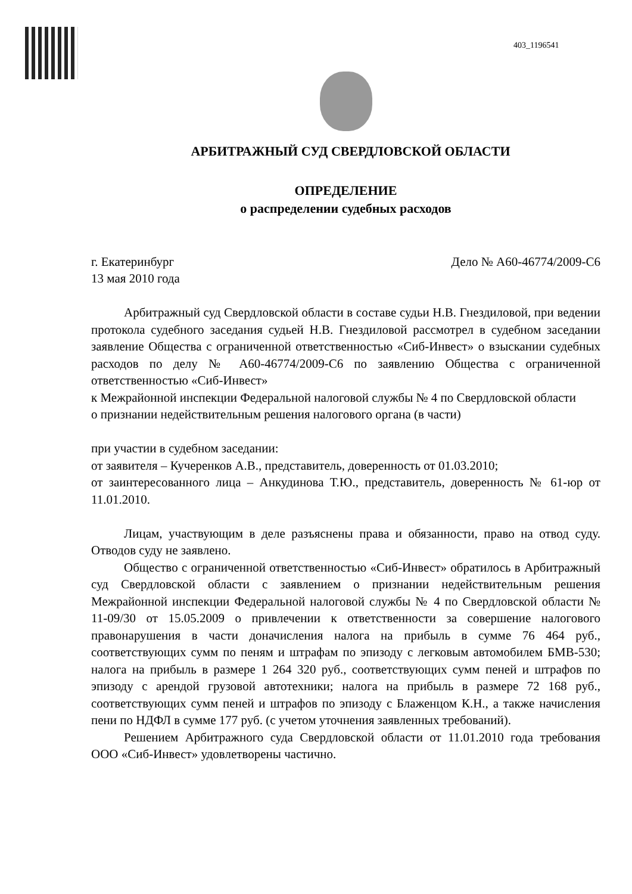403_1196541
АРБИТРАЖНЫЙ СУД СВЕРДЛОВСКОЙ ОБЛАСТИ
ОПРЕДЕЛЕНИЕ
о распределении судебных расходов
г. Екатеринбург Дело № А60-46774/2009-С6
13 мая 2010 года
Арбитражный суд Свердловской области в составе судьи Н.В. Гнездиловой, при ведении протокола судебного заседания судьей Н.В. Гнездиловой рассмотрел в судебном заседании заявление Общества с ограниченной ответственностью «Сиб-Инвест» о взыскании судебных расходов по делу № А60-46774/2009-С6 по заявлению Общества с ограниченной ответственностью «Сиб-Инвест»
к Межрайонной инспекции Федеральной налоговой службы № 4 по Свердловской области
о признании недействительным решения налогового органа (в части)
при участии в судебном заседании:
от заявителя – Кучеренков А.В., представитель, доверенность от 01.03.2010;
от заинтересованного лица – Анкудинова Т.Ю., представитель, доверенность № 61-юр от 11.01.2010.
Лицам, участвующим в деле разъяснены права и обязанности, право на отвод суду. Отводов суду не заявлено.
Общество с ограниченной ответственностью «Сиб-Инвест» обратилось в Арбитражный суд Свердловской области с заявлением о признании недействительным решения Межрайонной инспекции Федеральной налоговой службы № 4 по Свердловской области № 11-09/30 от 15.05.2009 о привлечении к ответственности за совершение налогового правонарушения в части доначисления налога на прибыль в сумме 76 464 руб., соответствующих сумм по пеням и штрафам по эпизоду с легковым автомобилем БМВ-530; налога на прибыль в размере 1 264 320 руб., соответствующих сумм пеней и штрафов по эпизоду с арендой грузовой автотехники; налога на прибыль в размере 72 168 руб., соответствующих сумм пеней и штрафов по эпизоду с Блаженцом К.Н., а также начисления пени по НДФЛ в сумме 177 руб. (с учетом уточнения заявленных требований).
Решением Арбитражного суда Свердловской области от 11.01.2010 года требования ООО «Сиб-Инвест» удовлетворены частично.